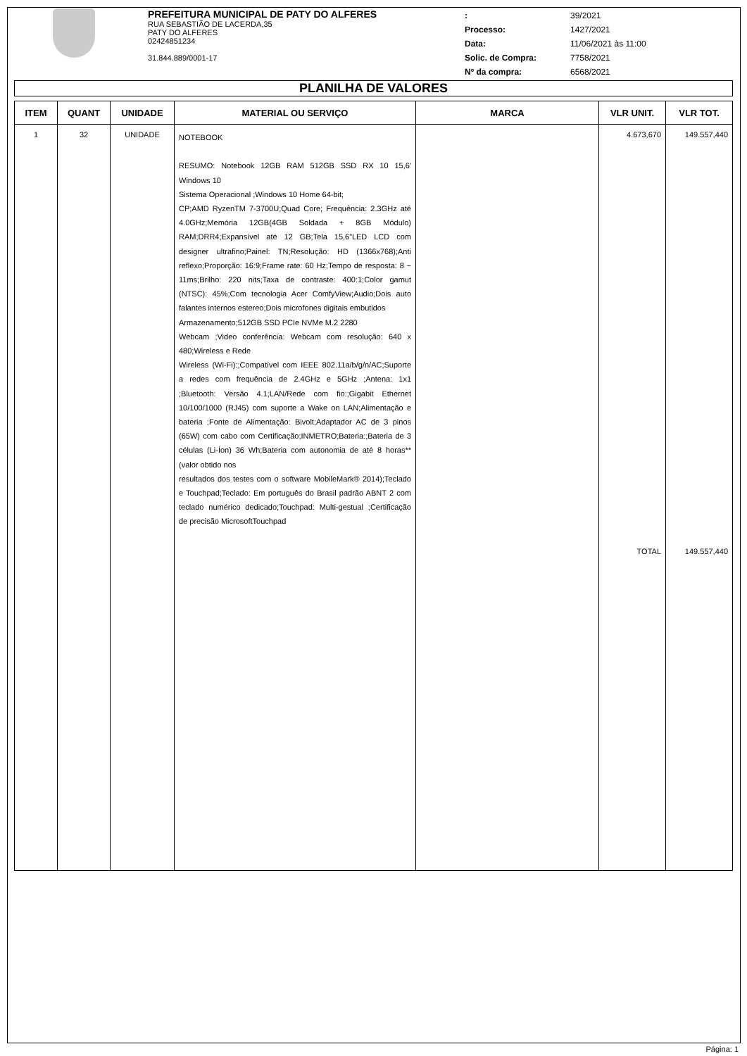PREFEITURA MUNICIPAL DE PATY DO ALFERES
RUA SEBASTIÃO DE LACERDA,35
PATY DO ALFERES
02424851234
31.844.889/0001-17
:
Processo:
Data:
Solic. de Compra:
Nº da compra:
39/2021
1427/2021
11/06/2021 às 11:00
7758/2021
6568/2021
PLANILHA DE VALORES
| ITEM | QUANT | UNIDADE | MATERIAL OU SERVIÇO | MARCA | VLR UNIT. | VLR TOT. |
| --- | --- | --- | --- | --- | --- | --- |
| 1 | 32 | UNIDADE | NOTEBOOK RESUMO: Notebook 12GB RAM 512GB SSD RX 10 15,6' Windows 10 Sistema Operacional ;Windows 10 Home 64-bit; CP;AMD RyzenTM 7-3700U;Quad Core; Frequência: 2.3GHz até 4.0GHz;Memória 12GB(4GB Soldada + 8GB Módulo) RAM;DRR4;Expansível até 12 GB;Tela 15,6”LED LCD com designer ultrafino;Painel: TN;Resolução: HD (1366x768);Anti reflexo;Proporção: 16:9;Frame rate: 60 Hz;Tempo de resposta: 8 ~ 11ms;Brilho: 220 nits;Taxa de contraste: 400:1;Color gamut (NTSC): 45%;Com tecnologia Acer ComfyView;Audio;Dois auto falantes internos estereo;Dois microfones digitais embutidos Armazenamento;512GB SSD PCIe NVMe M.2 2280 Webcam ;Video conferência: Webcam com resolução: 640 x 480;Wireless e Rede Wireless (Wi-Fi):;Compatível com IEEE 802.11a/b/g/n/AC;Suporte a redes com frequência de 2.4GHz e 5GHz ;Antena: 1x1 ;Bluetooth: Versão 4.1;LAN/Rede com fio:;Gigabit Ethernet 10/100/1000 (RJ45) com suporte a Wake on LAN;Alimentação e bateria ;Fonte de Alimentação: Bivolt;Adaptador AC de 3 pinos (65W) com cabo com Certificação;INMETRO;Bateria:;Bateria de 3 células (Li-Íon) 36 Wh;Bateria com autonomia de até 8 horas**(valor obtido nos resultados dos testes com o software MobileMark® 2014);Teclado e Touchpad;Teclado: Em português do Brasil padrão ABNT 2 com teclado numérico dedicado;Touchpad: Multi-gestual ;Certificação de precisão MicrosoftTouchpad | | 4.673,670 TOTAL | 149.557,440 149.557,440 |
Página: 1